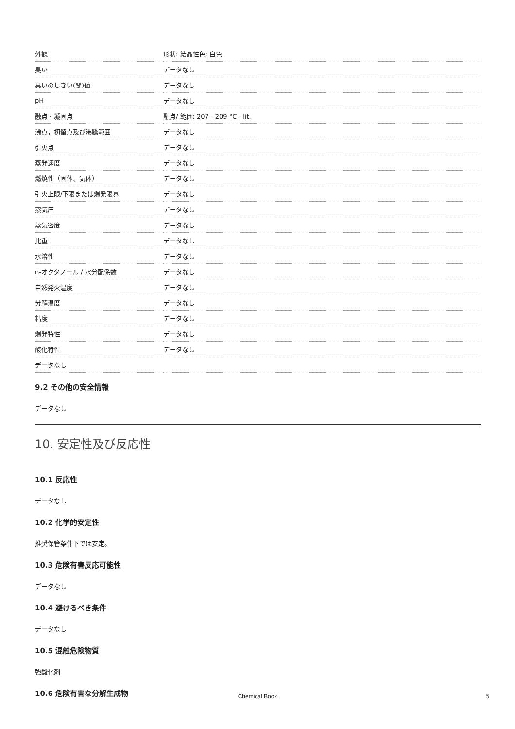| 外観 | 形状: 結晶性色: 白色 |
| 臭い | データなし |
| 臭いのしきい(閾)値 | データなし |
| pH | データなし |
| 融点・凝固点 | 融点/ 範囲: 207 - 209 °C - lit. |
| 沸点，初留点及び沸騰範囲 | データなし |
| 引火点 | データなし |
| 蒸発速度 | データなし |
| 燃焼性（固体、気体） | データなし |
| 引火上限/下限または爆発限界 | データなし |
| 蒸気圧 | データなし |
| 蒸気密度 | データなし |
| 比重 | データなし |
| 水溶性 | データなし |
| n-オクタノール / 水分配係数 | データなし |
| 自然発火温度 | データなし |
| 分解温度 | データなし |
| 粘度 | データなし |
| 爆発特性 | データなし |
| 酸化特性 | データなし |
| データなし | |
9.2 その他の安全情報
データなし
10. 安定性及び反応性
10.1 反応性
データなし
10.2 化学的安定性
推奨保管条件下では安定。
10.3 危険有害反応可能性
データなし
10.4 避けるべき条件
データなし
10.5 混触危険物質
強酸化剤
10.6 危険有害な分解生成物
Chemical Book 5